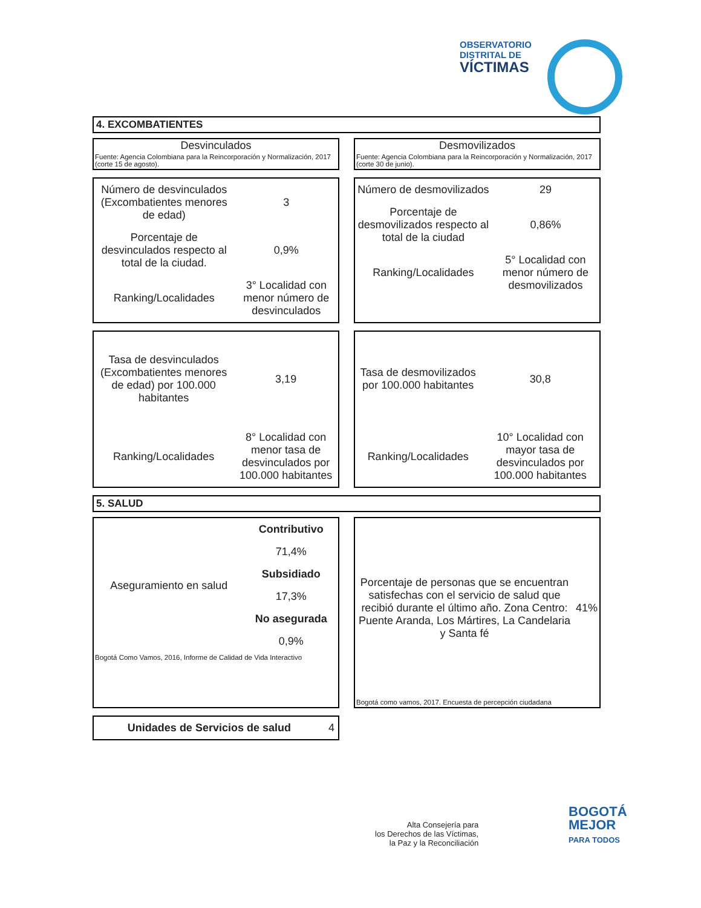OBSERVATORIO
DISTRITAL DE
VÍCTIMAS
4. EXCOMBATIENTES
Desvinculados
Fuente: Agencia Colombiana para la Reincorporación y Normalización, 2017 (corte 15 de agosto).
Desmovilizados
Fuente: Agencia Colombiana para la Reincorporación y Normalización, 2017 (corte 30 de junio).
| Número de desvinculados (Excombatientes menores de edad) | 3 |
| Porcentaje de desvinculados respecto al total de la ciudad. | 0,9% |
| Ranking/Localidades | 3° Localidad con menor número de desvinculados |
| Número de desmovilizados | 29 |
| Porcentaje de desmovilizados respecto al total de la ciudad | 0,86% |
| Ranking/Localidades | 5° Localidad con menor número de desmovilizados |
| Tasa de desvinculados (Excombatientes menores de edad) por 100.000 habitantes | 3,19 |
| Ranking/Localidades | 8° Localidad con menor tasa de desvinculados por 100.000 habitantes |
| Tasa de desmovilizados por 100.000 habitantes | 30,8 |
| Ranking/Localidades | 10° Localidad con mayor tasa de desvinculados por 100.000 habitantes |
5. SALUD
| Aseguramiento en salud | Contributivo |
| | 71,4% |
| | Subsidiado |
| | 17,3% |
| | No asegurada |
| | 0,9% |
| Bogotá Como Vamos, 2016, Informe de Calidad de Vida Interactivo | |
| Porcentaje de personas que se encuentran satisfechas con el servicio de salud que recibió durante el último año. Zona Centro: Puente Aranda, Los Mártires, La Candelaria y Santa fé | 41% |
| Bogotá como vamos, 2017. Encuesta de percepción ciudadana | |
| Unidades de Servicios de salud | 4 |
Alta Consejería para
los Derechos de las Víctimas,
la Paz y la Reconciliación
BOGOTÁ
MEJOR
PARA TODOS